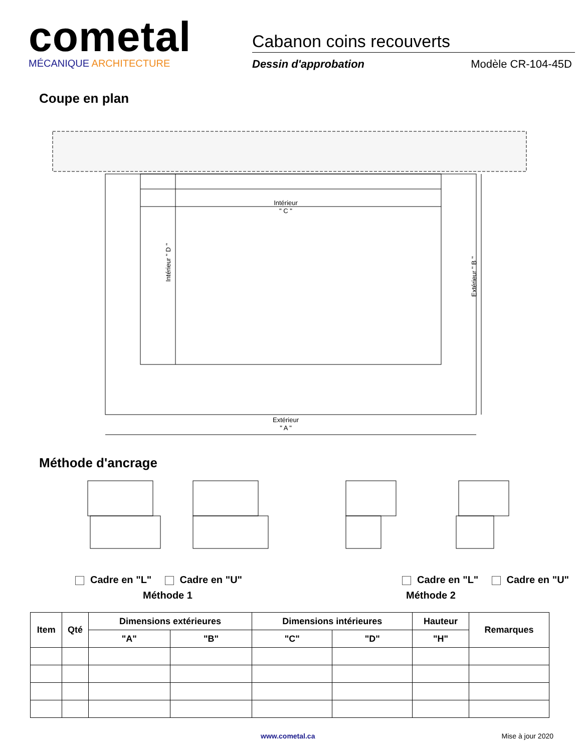cometal
MÉCANIQUE ARCHITECTURE
Cabanon coins recouverts
Dessin d'approbation Modèle CR-104-45D
Coupe en plan
Intérieur
" C "
Extérieur
" A "
Intérieur " D "
Extérieur " B "
Méthode d'ancrage
Cadre en "L" Cadre en "U" Cadre en "L" Cadre en "U"
Méthode 1 Méthode 2
| Item | Qté | Dimensions extérieures | | Dimensions intérieures | | Hauteur | Remarques |
| --- | --- | --- | --- | --- | --- | --- | --- |
| | | "A" | "B" | "C" | "D" | "H" | |
www.cometal.ca Mise à jour 2020